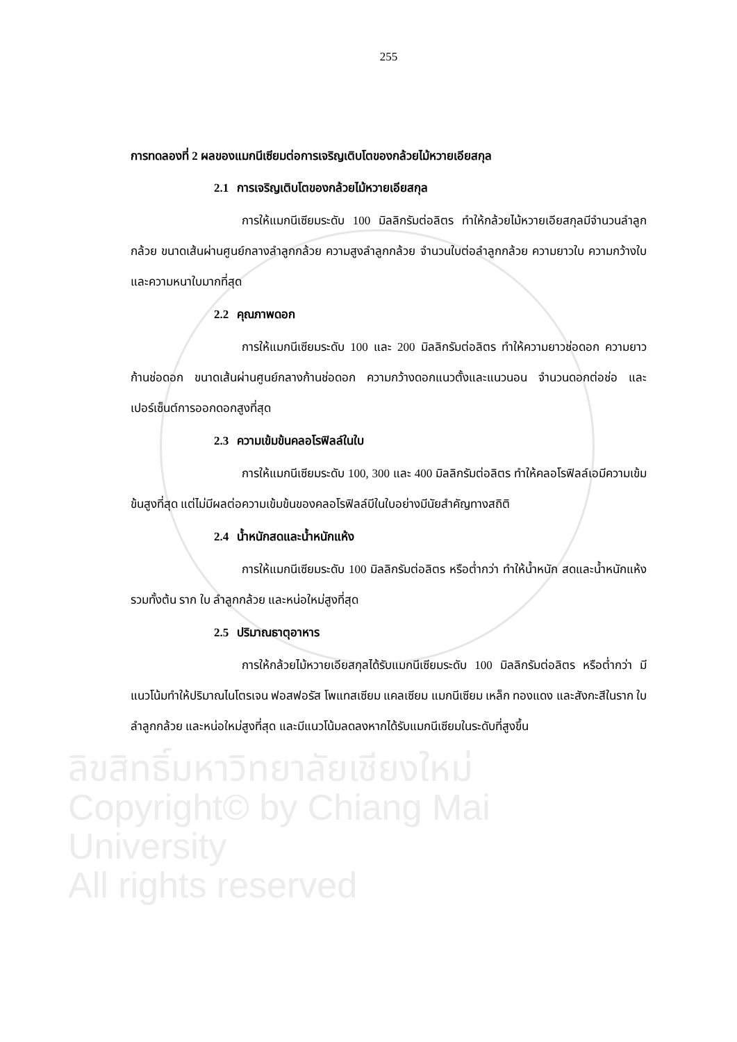255
การทดลองที่ 2 ผลของแมกนีเซียมต่อการเจริญเติบโตของกล้วยไม้หวายเอียสกุล
2.1 การเจริญเติบโตของกล้วยไม้หวายเอียสกุล
การให้แมกนีเซียมระดับ 100 มิลลิกรัมต่อลิตร ทำให้กล้วยไม้หวายเอียสกุลมีจำนวนลำลูกกล้วย ขนาดเส้นผ่านศูนย์กลางลำลูกกล้วย ความสูงลำลูกกล้วย จำนวนใบต่อลำลูกกล้วย ความยาวใบ ความกว้างใบ และความหนาใบมากที่สุด
2.2 คุณภาพดอก
การให้แมกนีเซียมระดับ 100 และ 200 มิลลิกรัมต่อลิตร ทำให้ความยาวช่อดอก ความยาวก้านช่อดอก ขนาดเส้นผ่านศูนย์กลางก้านช่อดอก ความกว้างดอกแนวตั้งและแนวนอน จำนวนดอกต่อช่อ และเปอร์เซ็นต์การออกดอกสูงที่สุด
2.3 ความเข้มข้นคลอโรฟิลล์ในใบ
การให้แมกนีเซียมระดับ 100, 300 และ 400 มิลลิกรัมต่อลิตร ทำให้คลอโรฟิลล์เอมีความเข้มข้นสูงที่สุด แต่ไม่มีผลต่อความเข้มข้นของคลอโรฟิลล์บีในใบอย่างมีนัยสำคัญทางสถิติ
2.4 น้ำหนักสดและน้ำหนักแห้ง
การให้แมกนีเซียมระดับ 100 มิลลิกรัมต่อลิตร หรือต่ำกว่า ทำให้น้ำหนัก สดและน้ำหนักแห้งรวมทั้งต้น ราก ใบ ลำลูกกล้วย และหน่อใหม่สูงที่สุด
2.5 ปริมาณธาตุอาหาร
การให้กล้วยไม้หวายเอียสกุลได้รับแมกนีเซียมระดับ 100 มิลลิกรัมต่อลิตร หรือต่ำกว่า มีแนวโน้มทำให้ปริมาณไนโตรเจน ฟอสฟอรัส โพแทสเซียม แคลเซียม แมกนีเซียม เหล็ก ทองแดง และสังกะสีในราก ใบ ลำลูกกล้วย และหน่อใหม่สูงที่สุด และมีแนวโน้มลดลงหากได้รับแมกนีเซียมในระดับที่สูงขึ้น
ลิขสิทธิ์มหาวิทยาลัยเชียงใหม่
Copyright© by Chiang Mai University
All rights reserved